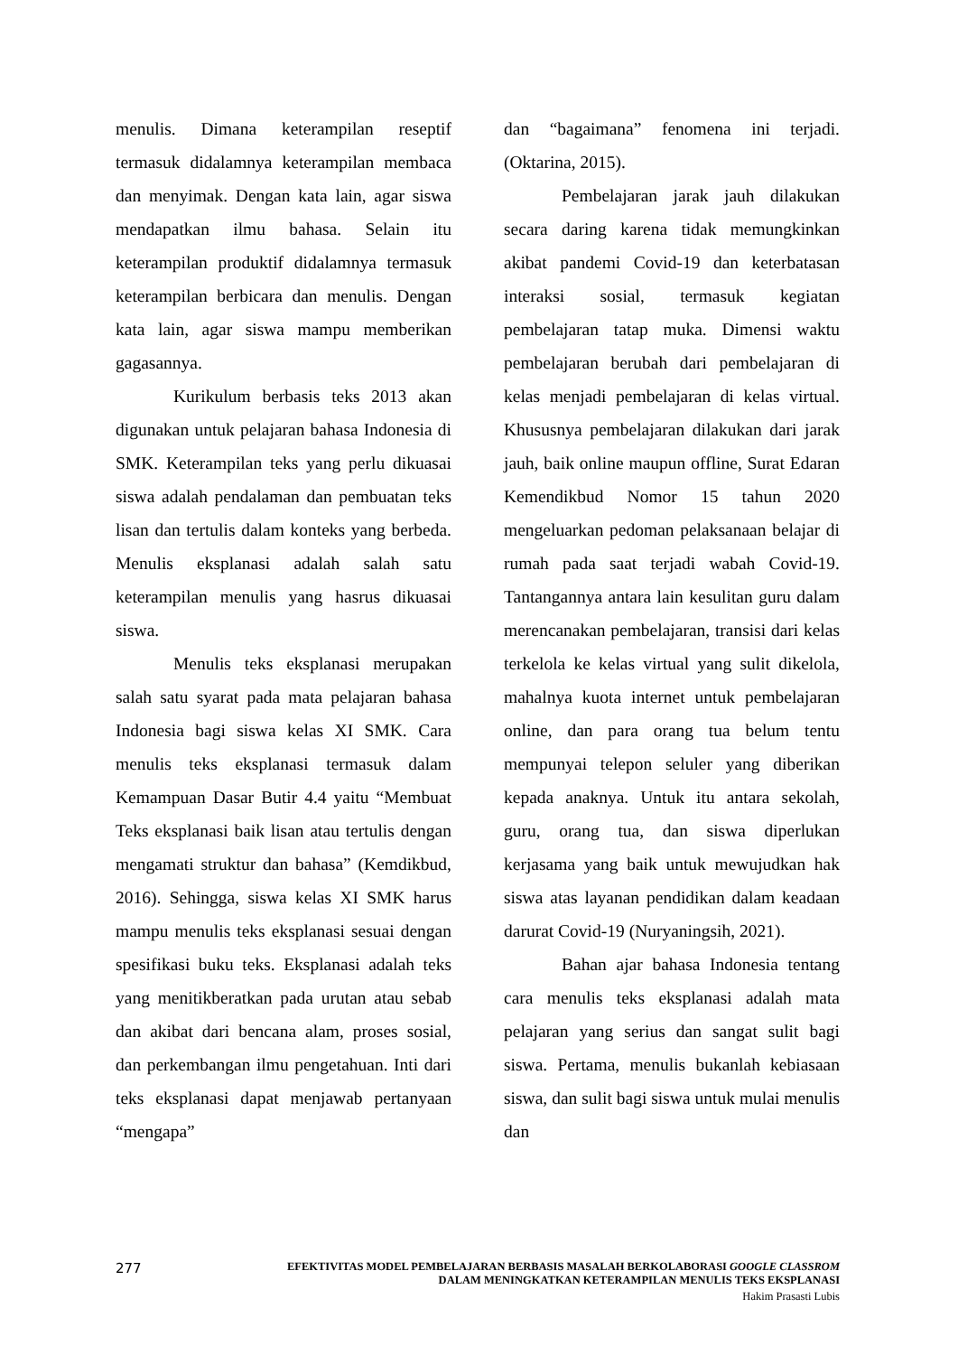menulis. Dimana keterampilan reseptif termasuk didalamnya keterampilan membaca dan menyimak. Dengan kata lain, agar siswa mendapatkan ilmu bahasa. Selain itu keterampilan produktif didalamnya termasuk keterampilan berbicara dan menulis. Dengan kata lain, agar siswa mampu memberikan gagasannya.
Kurikulum berbasis teks 2013 akan digunakan untuk pelajaran bahasa Indonesia di SMK. Keterampilan teks yang perlu dikuasai siswa adalah pendalaman dan pembuatan teks lisan dan tertulis dalam konteks yang berbeda. Menulis eksplanasi adalah salah satu keterampilan menulis yang hasrus dikuasai siswa.
Menulis teks eksplanasi merupakan salah satu syarat pada mata pelajaran bahasa Indonesia bagi siswa kelas XI SMK. Cara menulis teks eksplanasi termasuk dalam Kemampuan Dasar Butir 4.4 yaitu “Membuat Teks eksplanasi baik lisan atau tertulis dengan mengamati struktur dan bahasa” (Kemdikbud, 2016). Sehingga, siswa kelas XI SMK harus mampu menulis teks eksplanasi sesuai dengan spesifikasi buku teks. Eksplanasi adalah teks yang menitikberatkan pada urutan atau sebab dan akibat dari bencana alam, proses sosial, dan perkembangan ilmu pengetahuan. Inti dari teks eksplanasi dapat menjawab pertanyaan “mengapa”
dan “bagaimana” fenomena ini terjadi. (Oktarina, 2015).
Pembelajaran jarak jauh dilakukan secara daring karena tidak memungkinkan akibat pandemi Covid-19 dan keterbatasan interaksi sosial, termasuk kegiatan pembelajaran tatap muka. Dimensi waktu pembelajaran berubah dari pembelajaran di kelas menjadi pembelajaran di kelas virtual. Khususnya pembelajaran dilakukan dari jarak jauh, baik online maupun offline, Surat Edaran Kemendikbud Nomor 15 tahun 2020 mengeluarkan pedoman pelaksanaan belajar di rumah pada saat terjadi wabah Covid-19. Tantangannya antara lain kesulitan guru dalam merencanakan pembelajaran, transisi dari kelas terkelola ke kelas virtual yang sulit dikelola, mahalnya kuota internet untuk pembelajaran online, dan para orang tua belum tentu mempunyai telepon seluler yang diberikan kepada anaknya. Untuk itu antara sekolah, guru, orang tua, dan siswa diperlukan kerjasama yang baik untuk mewujudkan hak siswa atas layanan pendidikan dalam keadaan darurat Covid-19 (Nuryaningsih, 2021).
Bahan ajar bahasa Indonesia tentang cara menulis teks eksplanasi adalah mata pelajaran yang serius dan sangat sulit bagi siswa. Pertama, menulis bukanlah kebiasaan siswa, dan sulit bagi siswa untuk mulai menulis dan
277
EFEKTIVITAS MODEL PEMBELAJARAN BERBASIS MASALAH BERKOLABORASI GOOGLE CLASSROM
DALAM MENINGKATKAN KETERAMPILAN MENULIS TEKS EKSPLANASI
Hakim Prasasti Lubis